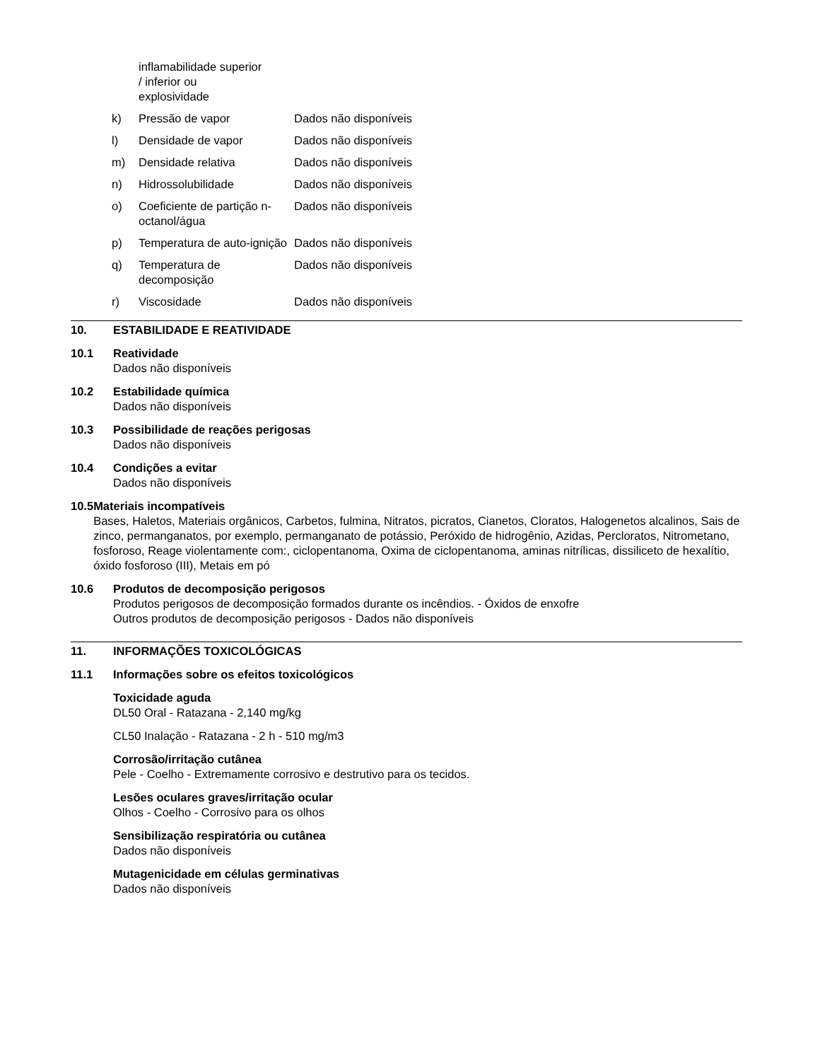inflamabilidade superior
/ inferior ou
explosividade
k) Pressão de vapor Dados não disponíveis
l) Densidade de vapor Dados não disponíveis
m) Densidade relativa Dados não disponíveis
n) Hidrossolubilidade Dados não disponíveis
o) Coeficiente de partição n-octanol/água Dados não disponíveis
p) Temperatura de auto-ignição Dados não disponíveis
q) Temperatura de decomposição Dados não disponíveis
r) Viscosidade Dados não disponíveis
10. ESTABILIDADE E REATIVIDADE
10.1 Reatividade
Dados não disponíveis
10.2 Estabilidade química
Dados não disponíveis
10.3 Possibilidade de reações perigosas
Dados não disponíveis
10.4 Condições a evitar
Dados não disponíveis
10.5 Materiais incompatíveis
Bases, Haletos, Materiais orgânicos, Carbetos, fulmina, Nitratos, picratos, Cianetos, Cloratos, Halogenetos alcalinos, Sais de zinco, permanganatos, por exemplo, permanganato de potássio, Peróxido de hidrogênio, Azidas, Percloratos, Nitrometano, fosforoso, Reage violentamente com:, ciclopentanoma, Oxima de ciclopentanoma, aminas nitrílicas, dissiliceto de hexalítio, óxido fosforoso (III), Metais em pó
10.6 Produtos de decomposição perigosos
Produtos perigosos de decomposição formados durante os incêndios. - Óxidos de enxofre
Outros produtos de decomposição perigosos - Dados não disponíveis
11. INFORMAÇÕES TOXICOLÓGICAS
11.1 Informações sobre os efeitos toxicológicos
Toxicidade aguda
DL50 Oral - Ratazana - 2,140 mg/kg
CL50 Inalação - Ratazana - 2 h - 510 mg/m3
Corrosão/irritação cutânea
Pele - Coelho - Extremamente corrosivo e destrutivo para os tecidos.
Lesões oculares graves/irritação ocular
Olhos - Coelho - Corrosivo para os olhos
Sensibilização respiratória ou cutânea
Dados não disponíveis
Mutagenicidade em células germinativas
Dados não disponíveis